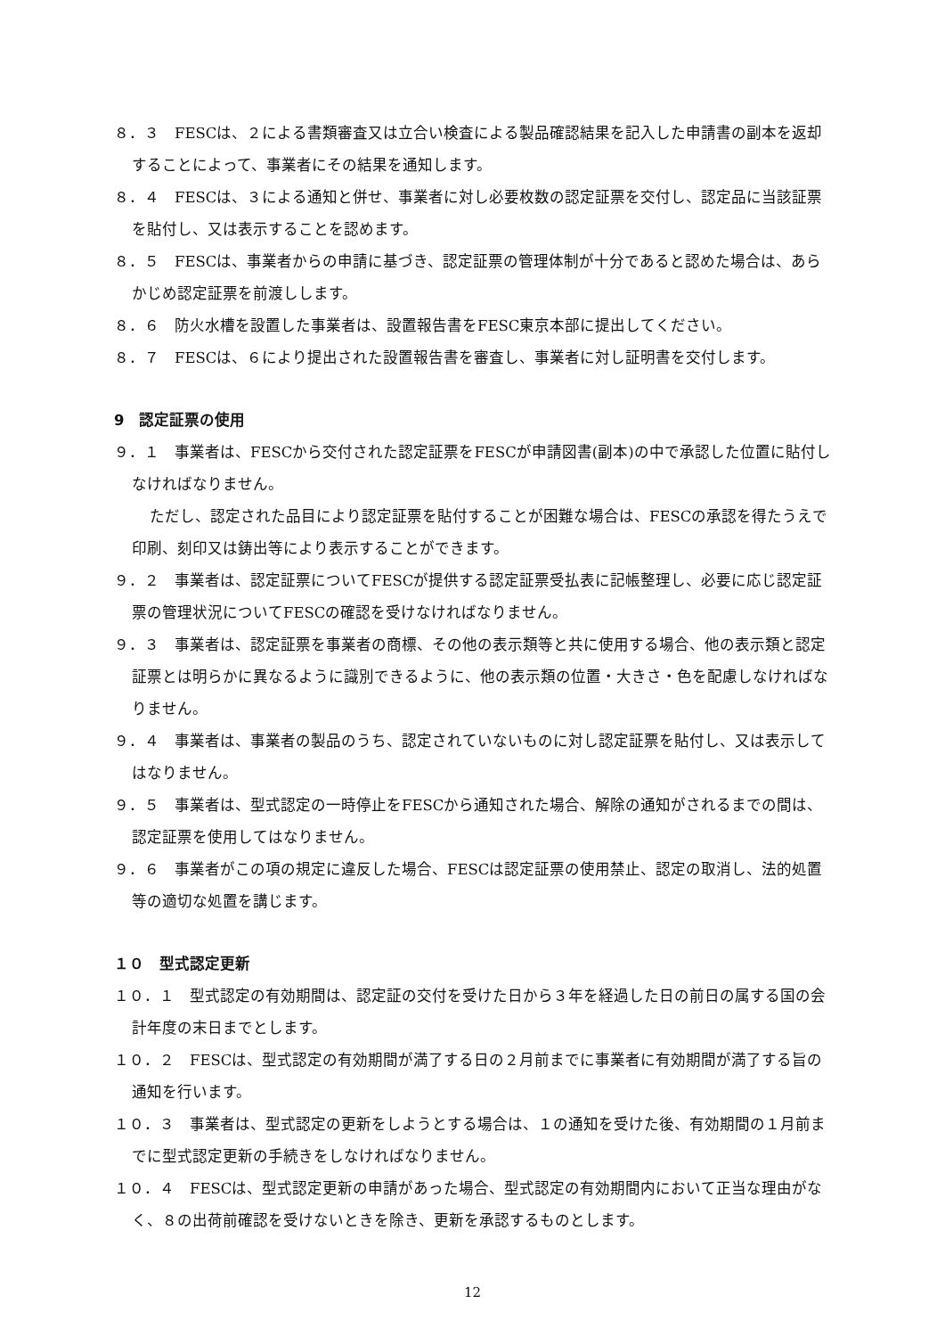８．３　FESCは、２による書類審査又は立合い検査による製品確認結果を記入した申請書の副本を返却することによって、事業者にその結果を通知します。
８．４　FESCは、３による通知と併せ、事業者に対し必要枚数の認定証票を交付し、認定品に当該証票を貼付し、又は表示することを認めます。
８．５　FESCは、事業者からの申請に基づき、認定証票の管理体制が十分であると認めた場合は、あらかじめ認定証票を前渡しします。
８．６　防火水槽を設置した事業者は、設置報告書をFESC東京本部に提出してください。
８．７　FESCは、６により提出された設置報告書を審査し、事業者に対し証明書を交付します。
9　認定証票の使用
９．１　事業者は、FESCから交付された認定証票をFESCが申請図書(副本)の中で承認した位置に貼付しなければなりません。
ただし、認定された品目により認定証票を貼付することが困難な場合は、FESCの承認を得たうえで印刷、刻印又は鋳出等により表示することができます。
９．２　事業者は、認定証票についてFESCが提供する認定証票受払表に記帳整理し、必要に応じ認定証票の管理状況についてFESCの確認を受けなければなりません。
９．３　事業者は、認定証票を事業者の商標、その他の表示類等と共に使用する場合、他の表示類と認定証票とは明らかに異なるように識別できるように、他の表示類の位置・大きさ・色を配慮しなければなりません。
９．４　事業者は、事業者の製品のうち、認定されていないものに対し認定証票を貼付し、又は表示してはなりません。
９．５　事業者は、型式認定の一時停止をFESCから通知された場合、解除の通知がされるまでの間は、認定証票を使用してはなりません。
９．６　事業者がこの項の規定に違反した場合、FESCは認定証票の使用禁止、認定の取消し、法的処置等の適切な処置を講じます。
１０　型式認定更新
１０．１　型式認定の有効期間は、認定証の交付を受けた日から３年を経過した日の前日の属する国の会計年度の末日までとします。
１０．２　FESCは、型式認定の有効期間が満了する日の２月前までに事業者に有効期間が満了する旨の通知を行います。
１０．３　事業者は、型式認定の更新をしようとする場合は、１の通知を受けた後、有効期間の１月前までに型式認定更新の手続きをしなければなりません。
１０．４　FESCは、型式認定更新の申請があった場合、型式認定の有効期間内において正当な理由がなく、８の出荷前確認を受けないときを除き、更新を承認するものとします。
12